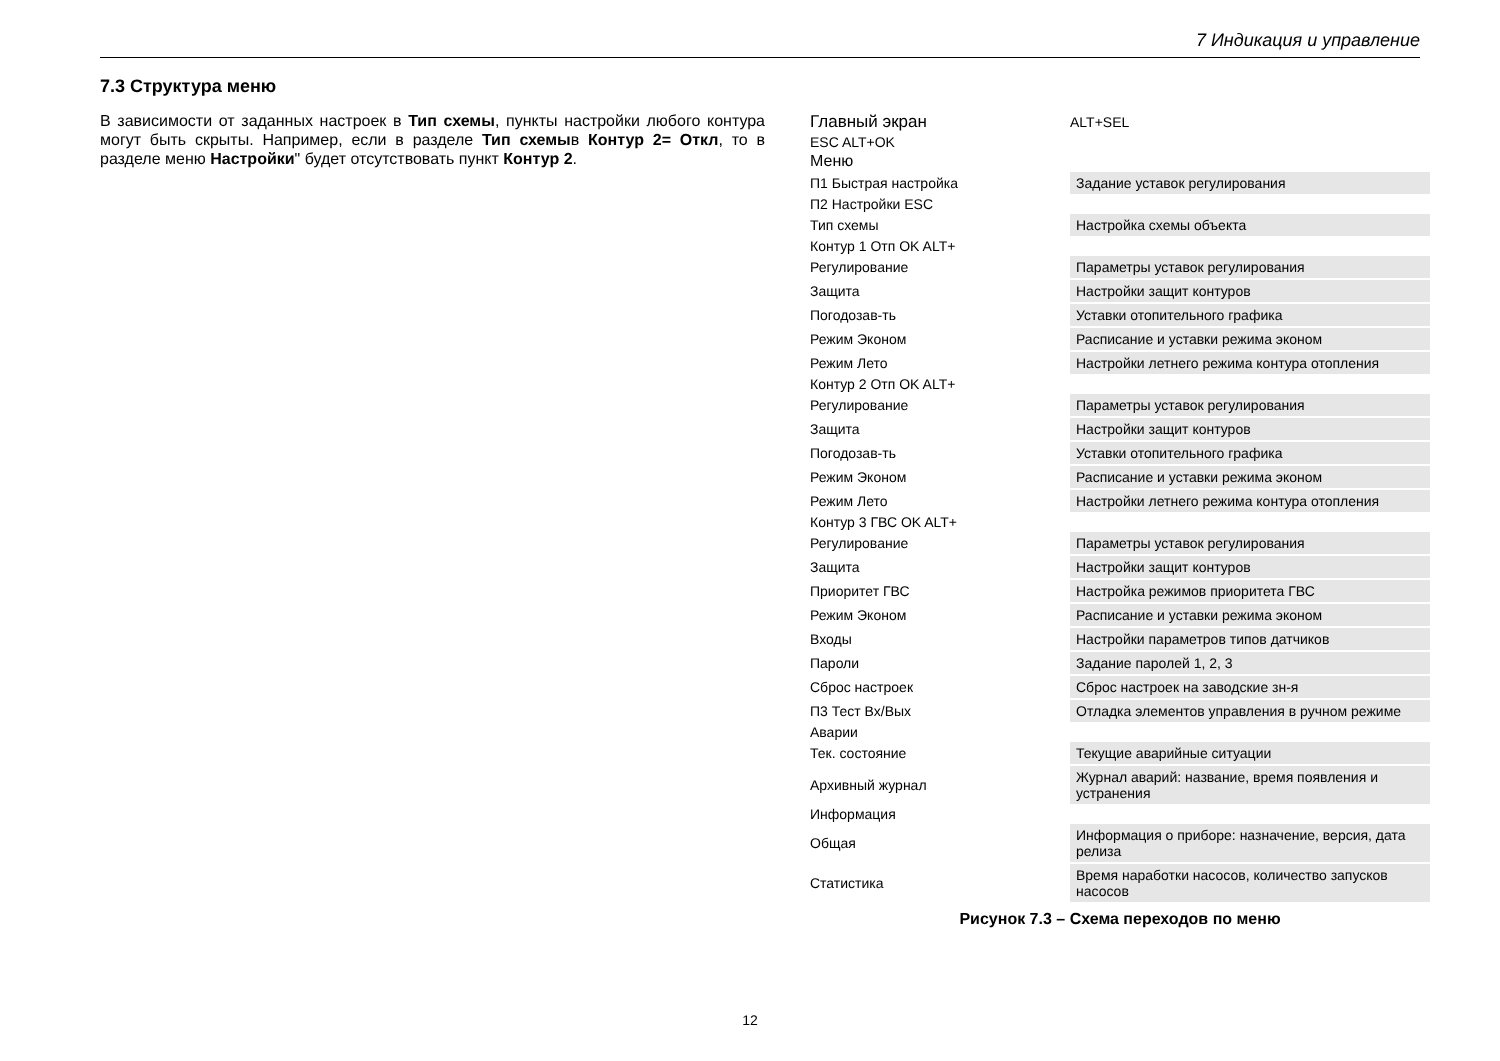7 Индикация и управление
7.3 Структура меню
В зависимости от заданных настроек в Тип схемы, пункты настройки любого контура могут быть скрыты. Например, если в разделе Тип схемыв Контур 2= Откл, то в разделе меню Настройки" будет отсутствовать пункт Контур 2.
Главный экран ALT+SEL
ESC ALT+OK
Меню
П1 Быстрая настройка Задание уставок регулирования
П2 Настройки ESC
Тип схемы Настройка схемы объекта
Контур 1 Отп OK ALT+
Регулирование Параметры уставок регулирования
Защита Настройки защит контуров
Погодозав-ть Уставки отопительного графика
Режим Эконом Расписание и уставки режима эконом
Режим Лето Настройки летнего режима контура отопления
Контур 2 Отп OK ALT+
Регулирование Параметры уставок регулирования
Защита Настройки защит контуров
Погодозав-ть Уставки отопительного графика
Режим Эконом Расписание и уставки режима эконом
Режим Лето Настройки летнего режима контура отопления
Контур 3 ГВС OK ALT+
Регулирование Параметры уставок регулирования
Защита Настройки защит контуров
Приоритет ГВС Настройка режимов приоритета ГВС
Режим Эконом Расписание и уставки режима эконом
Входы Настройки параметров типов датчиков
Пароли Задание паролей 1, 2, 3
Сброс настроек Сброс настроек на заводские зн-я
П3 Тест Вх/Вых Отладка элементов управления в ручном режиме
Аварии
Тек. состояние Текущие аварийные ситуации
Архивный журнал Журнал аварий: название, время появления и устранения
Информация
Общая Информация о приборе: назначение, версия, дата релиза
Статистика Время наработки насосов, количество запусков насосов
Рисунок 7.3 – Схема переходов по меню
12